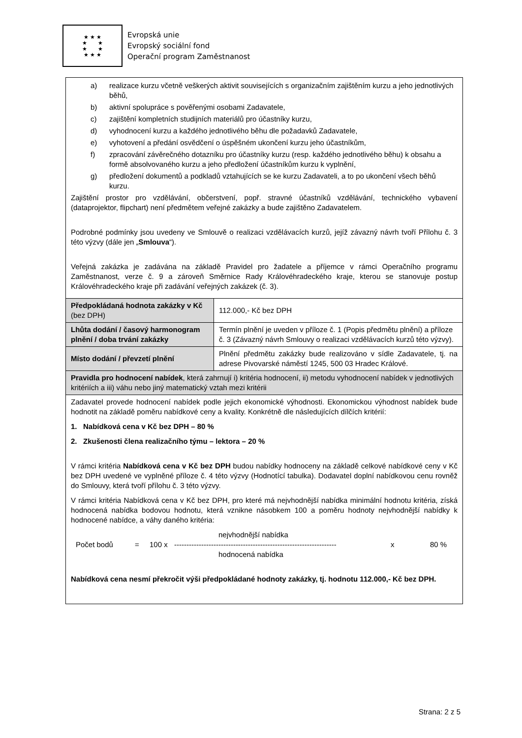★ ★ ★
★ ★
★ ★
★ ★ ★
Evropská unie
Evropský sociální fond
Operační program Zaměstnanost
| a) realizace kurzu včetně veškerých aktivit souvisejících s organizačním zajištěním kurzu a jeho jednotlivých běhů, b) aktivní spolupráce s pověřenými osobami Zadavatele, c) zajištění kompletních studijních materiálů pro účastníky kurzu, d) vyhodnocení kurzu a každého jednotlivého běhu dle požadavků Zadavatele, e) vyhotovení a předání osvědčení o úspěšném ukončení kurzu jeho účastníkům, f) zpracování závěrečného dotazníku pro účastníky kurzu (resp. každého jednotlivého běhu) k obsahu a formě absolvovaného kurzu a jeho předložení účastníkům kurzu k vyplnění, g) předložení dokumentů a podkladů vztahujících se ke kurzu Zadavateli, a to po ukončení všech běhů kurzu. Zajištění prostor pro vzdělávání, občerstvení, popř. stravné účastníků vzdělávání, technického vybavení (dataprojektor, flipchart) není předmětem veřejné zakázky a bude zajištěno Zadavatelem. Podrobné podmínky jsou uvedeny ve Smlouvě o realizaci vzdělávacích kurzů, jejíž závazný návrh tvoří Přílohu č. 3 této výzvy (dále jen „ Smlouva “). Veřejná zakázka je zadávána na základě Pravidel pro žadatele a příjemce v rámci Operačního programu Zaměstnanost, verze č. 9 a zároveň Směrnice Rady Královéhradeckého kraje, kterou se stanovuje postup Královéhradeckého kraje při zadávání veřejných zakázek (č. 3). | |
| Předpokládaná hodnota zakázky v Kč (bez DPH) | 112.000,- Kč bez DPH |
| Lhůta dodání / časový harmonogram plnění / doba trvání zakázky | Termín plnění je uveden v příloze č. 1 (Popis předmětu plnění) a příloze č. 3 (Závazný návrh Smlouvy o realizaci vzdělávacích kurzů této výzvy). |
| Místo dodání / převzetí plnění | Plnění předmětu zakázky bude realizováno v sídle Zadavatele, tj. na adrese Pivovarské náměstí 1245, 500 03 Hradec Králové. |
| Pravidla pro hodnocení nabídek , která zahrnují i) kritéria hodnocení, ii) metodu vyhodnocení nabídek v jednotlivých kritériích a iii) váhu nebo jiný matematický vztah mezi kritérii | |
| Zadavatel provede hodnocení nabídek podle jejich ekonomické výhodnosti. Ekonomickou výhodnost nabídek bude hodnotit na základě poměru nabídkové ceny a kvality. Konkrétně dle následujících dílčích kritérií: 1. Nabídková cena v Kč bez DPH – 80 % 2. Zkušenosti člena realizačního týmu – lektora – 20 % V rámci kritéria Nabídková cena v Kč bez DPH budou nabídky hodnoceny na základě celkové nabídkové ceny v Kč bez DPH uvedené ve vyplněné příloze č. 4 této výzvy (Hodnotící tabulka). Dodavatel doplní nabídkovou cenu rovněž do Smlouvy, která tvoří přílohu č. 3 této výzvy. V rámci kritéria Nabídková cena v Kč bez DPH, pro které má nejvhodnější nabídka minimální hodnotu kritéria, získá hodnocená nabídka bodovou hodnotu, která vznikne násobkem 100 a poměru hodnoty nejvhodnější nabídky k hodnocené nabídce, a váhy daného kritéria: nejvhodnější nabídka Počet bodů = 100 x ------------------------------------------------------------------ x 80 % hodnocená nabídka Nabídková cena nesmí překročit výši předpokládané hodnoty zakázky, tj. hodnotu 112.000,- Kč bez DPH. | |
Strana: 2 z 5